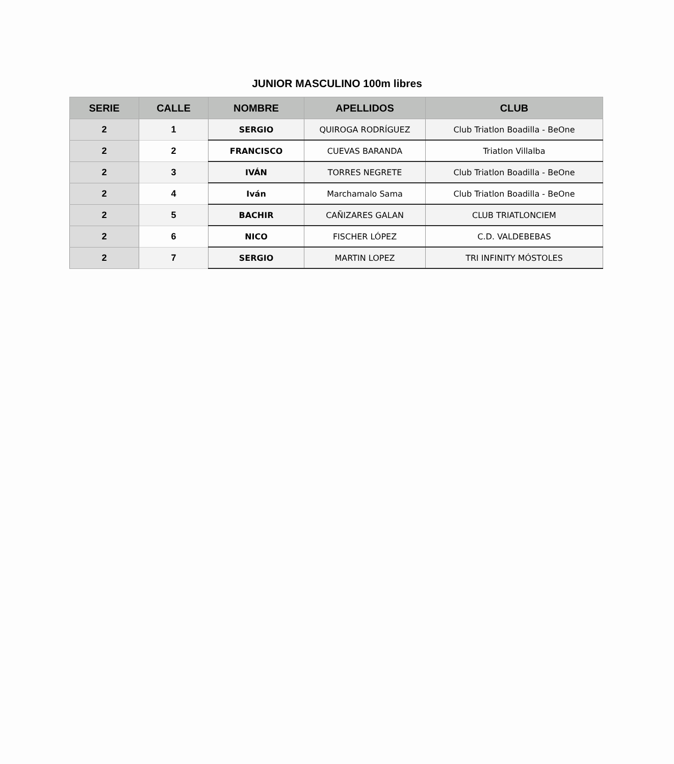JUNIOR MASCULINO 100m libres
| SERIE | CALLE | NOMBRE | APELLIDOS | CLUB |
| --- | --- | --- | --- | --- |
| 2 | 1 | SERGIO | QUIROGA RODRÍGUEZ | Club Triatlon Boadilla - BeOne |
| 2 | 2 | FRANCISCO | CUEVAS BARANDA | Triatlon Villalba |
| 2 | 3 | IVÁN | TORRES NEGRETE | Club Triatlon Boadilla - BeOne |
| 2 | 4 | Iván | Marchamalo Sama | Club Triatlon Boadilla - BeOne |
| 2 | 5 | BACHIR | CAÑIZARES GALAN | CLUB TRIATLONCIEM |
| 2 | 6 | NICO | FISCHER LÓPEZ | C.D. VALDEBEBAS |
| 2 | 7 | SERGIO | MARTIN LOPEZ | TRI INFINITY MÓSTOLES |